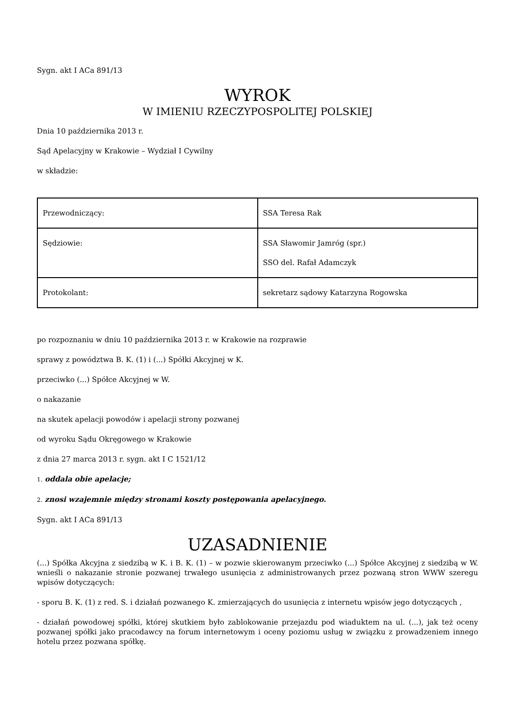Sygn. akt I ACa 891/13
WYROK
W IMIENIU RZECZYPOSPOLITEJ POLSKIEJ
Dnia 10 października 2013 r.
Sąd Apelacyjny w Krakowie – Wydział I Cywilny
w składzie:
| Przewodniczący: | SSA Teresa Rak |
| Sędziowie: | SSA Sławomir Jamróg (spr.) SSO del. Rafał Adamczyk |
| Protokolant: | sekretarz sądowy Katarzyna Rogowska |
po rozpoznaniu w dniu 10 października 2013 r. w Krakowie na rozprawie
sprawy z powództwa B. K. (1) i (...) Spółki Akcyjnej w K.
przeciwko (...) Spółce Akcyjnej w W.
o nakazanie
na skutek apelacji powodów i apelacji strony pozwanej
od wyroku Sądu Okręgowego w Krakowie
z dnia 27 marca 2013 r. sygn. akt I C 1521/12
1. oddala obie apelacje;
2. znosi wzajemnie między stronami koszty postępowania apelacyjnego.
Sygn. akt I ACa 891/13
UZASADNIENIE
(...) Spółka Akcyjna z siedzibą w K. i B. K. (1) – w pozwie skierowanym przeciwko (...) Spółce Akcyjnej z siedzibą w W. wnieśli o nakazanie stronie pozwanej trwałego usunięcia z administrowanych przez pozwaną stron WWW szeregu wpisów dotyczących:
- sporu B. K. (1) z red. S. i działań pozwanego K. zmierzających do usunięcia z internetu wpisów jego dotyczących ,
- działań powodowej spółki, której skutkiem było zablokowanie przejazdu pod wiaduktem na ul. (...), jak też oceny pozwanej spółki jako pracodawcy na forum internetowym i oceny poziomu usług w związku z prowadzeniem innego hotelu przez pozwana spółkę.